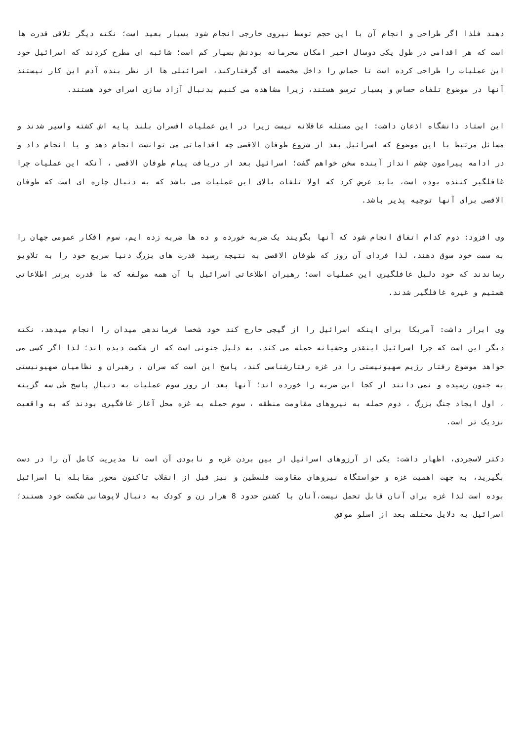دهند فلذا اگر طراحی و انجام آن با این حجم توسط نیروی خارجی انجام شود بسیار بعید است؛ نکته دیگر تلاقی قدرت ها است که هر اقدامی در طول یکی دوسال اخیر امکان محرمانه بودنش بسیار کم است؛ شائبه ای مطرح کردند که اسرائیل خود این عملیات را طراحی کرده است تا حماس را داخل مخمصه ای گرفتارکند، اسرائیلی ها از نظر بنده آدم این کار نیستند آنها در موضوع تلفات حساس و بسیار ترسو هستند، زیرا مشاهده می کنیم بدنبال آزاد سازی اسرای خود هستند.
این استاد دانشگاه اذعان داشت: این مسئله عاقلانه نیست زیرا در این عملیات افسران بلند پایه اش کشته واسیر شدند و مسائل مرتبط با این موضوع که اسرائیل بعد از شروع طوفان الاقصی چه اقداماتی می توانست انجام دهد و یا انجام داد و در ادامه پیرامون چشم انداز آینده سخن خواهم گفت؛ اسرائیل بعد از دریافت پیام طوفان الاقصی ، آنکه این عملیات چرا غافلگیر کننده بوده است، باید عرض کرد که اولا تلفات بالای این عملیات می باشد که به دنبال چاره ای است که طوفان الاقصی برای آنها توجیه پذیر باشد.
وی افزود: دوم کدام اتفاق انجام شود که آنها بگویند یک ضربه خورده و ده ها ضربه زده ایم، سوم افکار عمومی جهان را به سمت خود سوق دهند، لذا فردای آن روز که طوفان الاقصی به نتیجه رسید قدرت های بزرگ دنیا سریع خود را به تلاویو رساندند که خود دلیل غافلگیری این عملیات است؛ رهبران اطلاعاتی اسرائیل با آن همه مولفه که ما قدرت برتر اطلاعاتی هستیم و غیره غافلگیر شدند.
وی ابراز داشت: آمریکا برای اینکه اسرائیل را از گیجی خارج کند خود شخصا فرماندهی میدان را انجام میدهد، نکته دیگر این است که چرا اسرائیل اینقدر وحشیانه حمله می کند، به دلیل جنونی است که از شکست دیده اند؛ لذا اگر کسی می خواهد موضوع رفتار رژیم صهیونیستی را در غزه رفتارشناسی کند، پاسخ این است که سران ، رهبران و نظامیان صهیونیستی به جنون رسیده و نمی دانند از کجا این ضربه را خورده اند؛ آنها بعد از روز سوم عملیات به دنبال پاسخ طی سه گزینه ، اول ایجاد جنگ بزرگ ، دوم حمله به نیروهای مقاومت منطقه ، سوم حمله به غزه محل آغاز غافگیری بودند که به واقعیت نزدیک تر است.
دکتر لاسجردی، اظهار داشت: یکی از آرزوهای اسرائیل از بین بردن غزه و نابودی آن است تا مدیریت کامل آن را در دست بگیرید، به جهت اهمیت غزه و خواستگاه نیروهای مقاومت فلسطین و نیز قبل از انقلاب تاکنون محور مقابله با اسرائیل بوده است لذا غزه برای آنان قابل تحمل نیست،آنان با کشتن حدود 8 هزار زن و کودک به دنبال لاپوشانی شکست خود هستند؛ اسرائیل به دلایل مختلف بعد از اسلو موفق